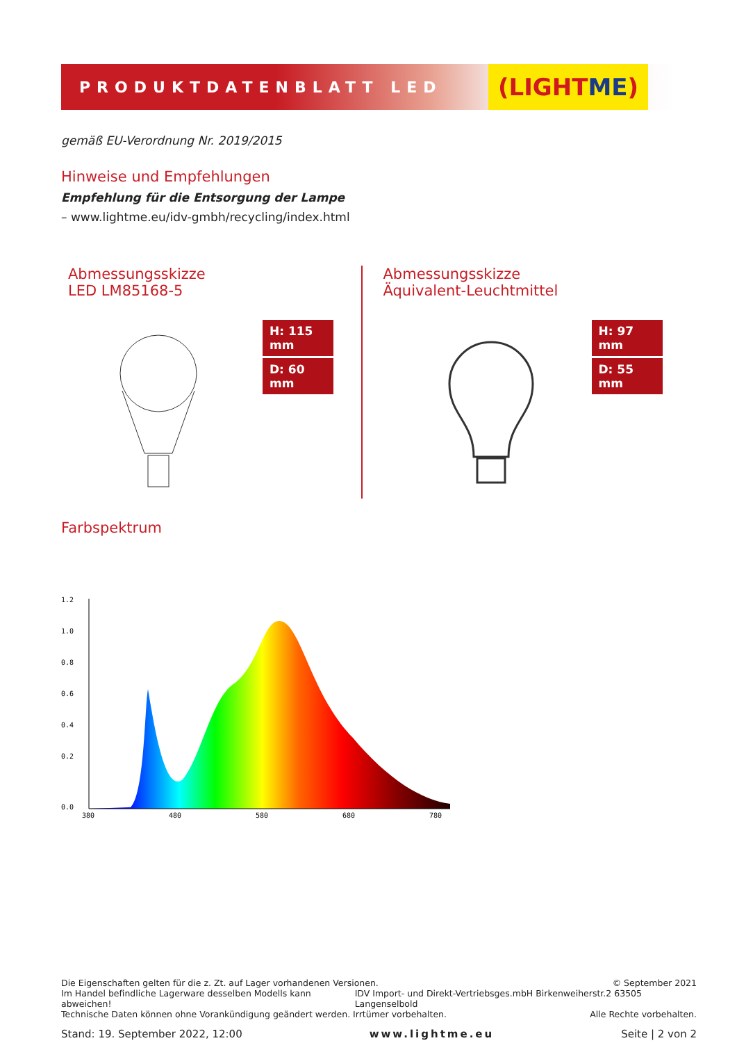PRODUKTDATENBLATT LED
(LIGHT ME)
gemäß EU-Verordnung Nr. 2019/2015
Hinweise und Empfehlungen
Empfehlung für die Entsorgung der Lampe
– www.lightme.eu/idv-gmbh/recycling/index.html
Abmessungsskizze
LED LM85168-5
H: 115 mm
D: 60 mm
Abmessungsskizze
Äquivalent-Leuchtmittel
H: 97 mm
D: 55 mm
Farbspektrum
1.2
1.0
0.8
0.6
0.4
0.2
0.0
380
480
580
680
780
Die Eigenschaften gelten für die z. Zt. auf Lager vorhandenen Versionen. © September 2021
Im Handel befindliche Lagerware desselben Modells kann abweichen! IDV Import- und Direkt-Vertriebsges.mbH Birkenweiherstr.2 63505 Langenselbold
Technische Daten können ohne Vorankündigung geändert werden. Irrtümer vorbehalten. Alle Rechte vorbehalten.
Stand: 19. September 2022, 12:00 www.lightme.eu Seite | 2 von 2